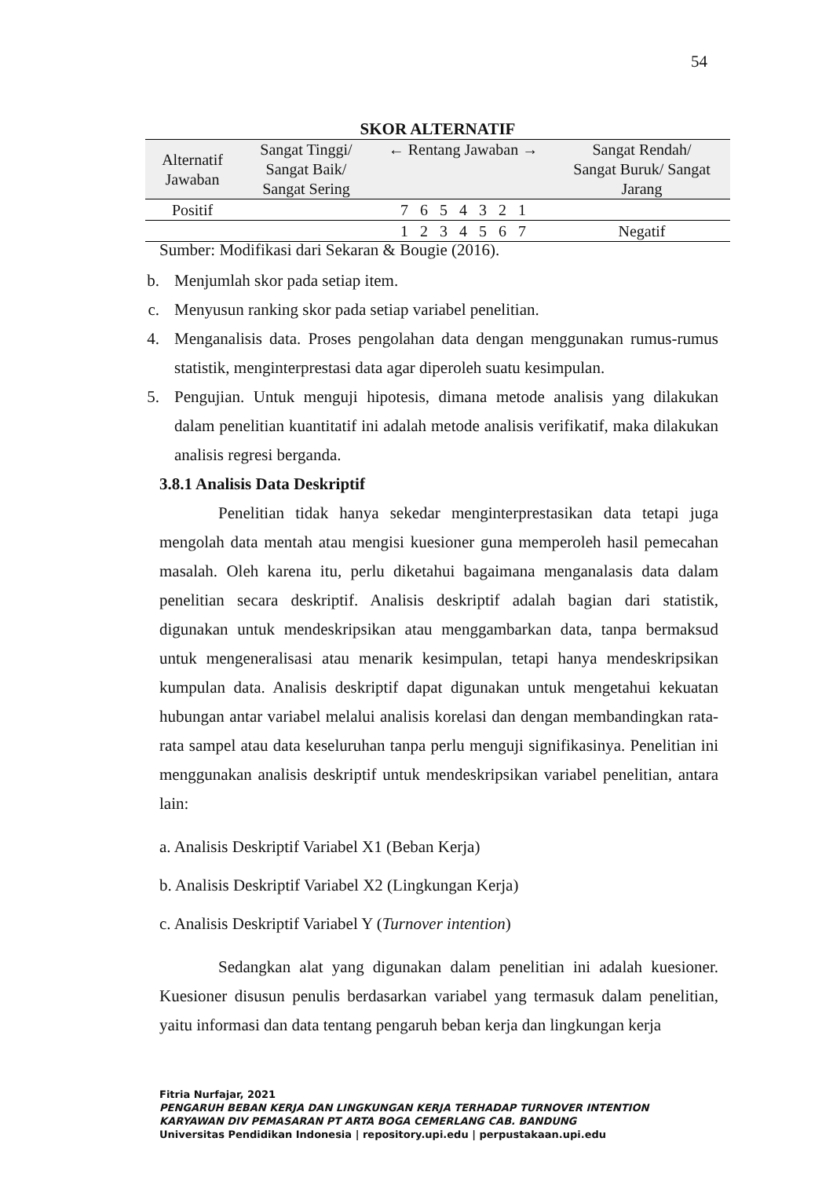54
SKOR ALTERNATIF
| Alternatif Jawaban | Sangat Tinggi/ Sangat Baik/ Sangat Sering | ← Rentang Jawaban → | Sangat Rendah/ Sangat Buruk/ Sangat Jarang |
| --- | --- | --- | --- |
| Positif | | 7 6 5 4 3 2 1 | |
| | | 1 2 3 4 5 6 7 | Negatif |
Sumber: Modifikasi dari Sekaran & Bougie (2016).
b. Menjumlah skor pada setiap item.
c. Menyusun ranking skor pada setiap variabel penelitian.
4. Menganalisis data. Proses pengolahan data dengan menggunakan rumus-rumus statistik, menginterprestasi data agar diperoleh suatu kesimpulan.
5. Pengujian. Untuk menguji hipotesis, dimana metode analisis yang dilakukan dalam penelitian kuantitatif ini adalah metode analisis verifikatif, maka dilakukan analisis regresi berganda.
3.8.1 Analisis Data Deskriptif
Penelitian tidak hanya sekedar menginterprestasikan data tetapi juga mengolah data mentah atau mengisi kuesioner guna memperoleh hasil pemecahan masalah. Oleh karena itu, perlu diketahui bagaimana menganalasis data dalam penelitian secara deskriptif. Analisis deskriptif adalah bagian dari statistik, digunakan untuk mendeskripsikan atau menggambarkan data, tanpa bermaksud untuk mengeneralisasi atau menarik kesimpulan, tetapi hanya mendeskripsikan kumpulan data. Analisis deskriptif dapat digunakan untuk mengetahui kekuatan hubungan antar variabel melalui analisis korelasi dan dengan membandingkan rata-rata sampel atau data keseluruhan tanpa perlu menguji signifikasinya. Penelitian ini menggunakan analisis deskriptif untuk mendeskripsikan variabel penelitian, antara lain:
a. Analisis Deskriptif Variabel X1 (Beban Kerja)
b. Analisis Deskriptif Variabel X2 (Lingkungan Kerja)
c. Analisis Deskriptif Variabel Y (Turnover intention)
Sedangkan alat yang digunakan dalam penelitian ini adalah kuesioner. Kuesioner disusun penulis berdasarkan variabel yang termasuk dalam penelitian, yaitu informasi dan data tentang pengaruh beban kerja dan lingkungan kerja
Fitria Nurfajar, 2021
PENGARUH BEBAN KERJA DAN LINGKUNGAN KERJA TERHADAP TURNOVER INTENTION
KARYAWAN DIV PEMASARAN PT ARTA BOGA CEMERLANG CAB. BANDUNG
Universitas Pendidikan Indonesia | repository.upi.edu | perpustakaan.upi.edu